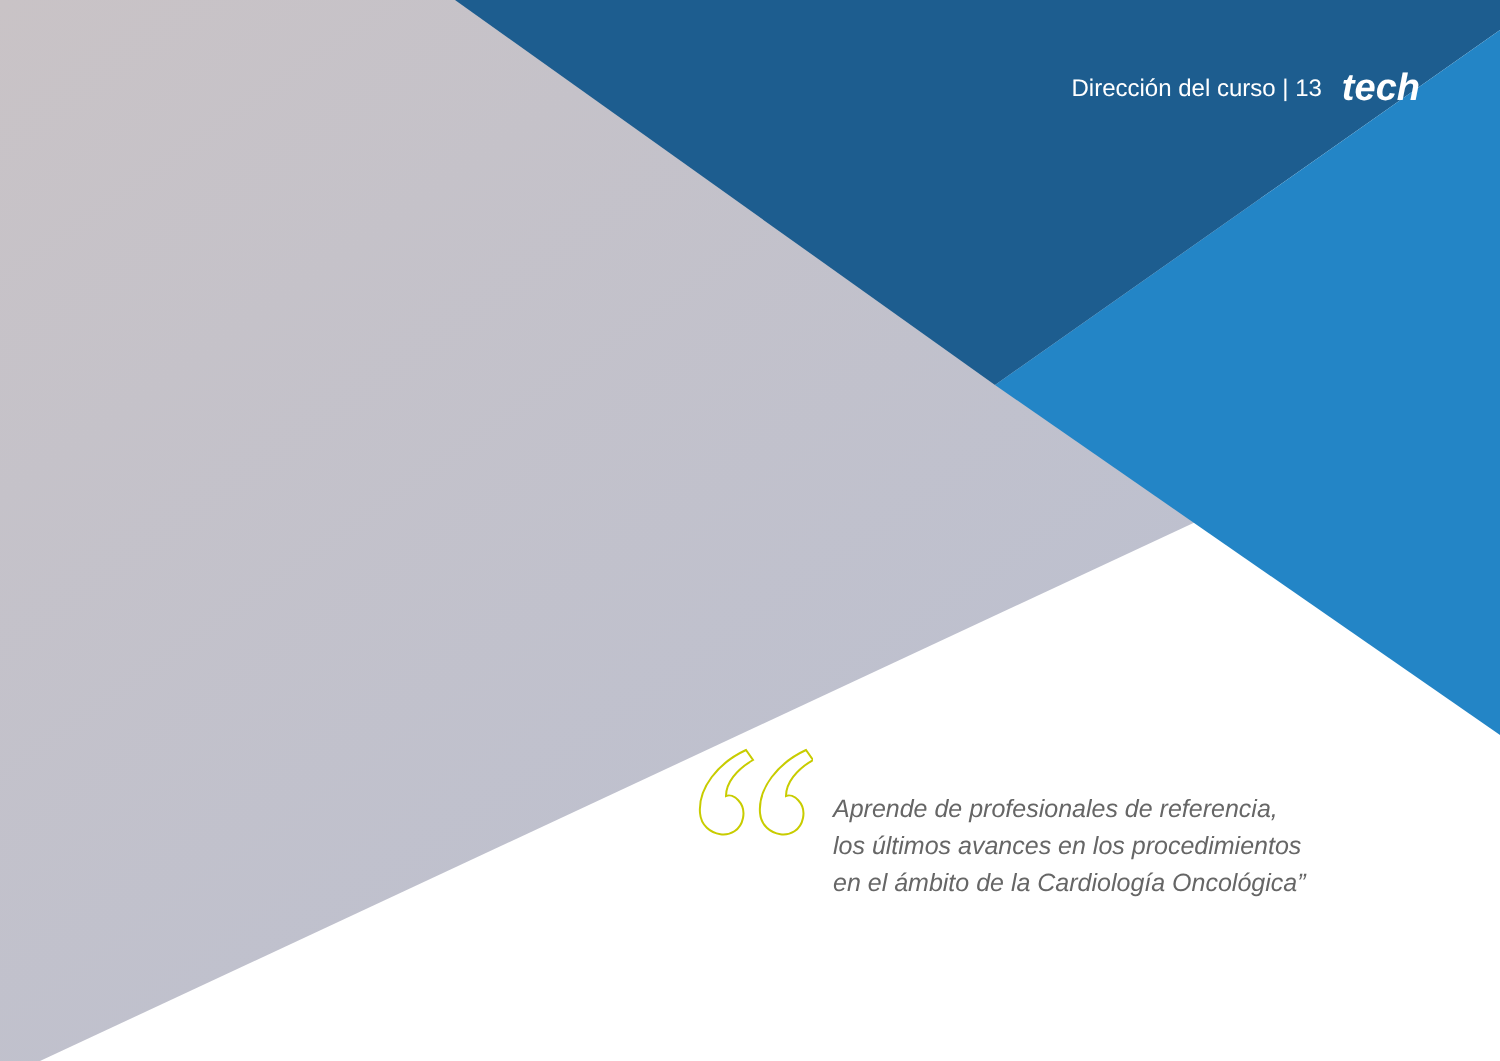Dirección del curso | 13 tech
Aprende de profesionales de referencia,
los últimos avances en los procedimientos
en el ámbito de la Cardiología Oncológica”